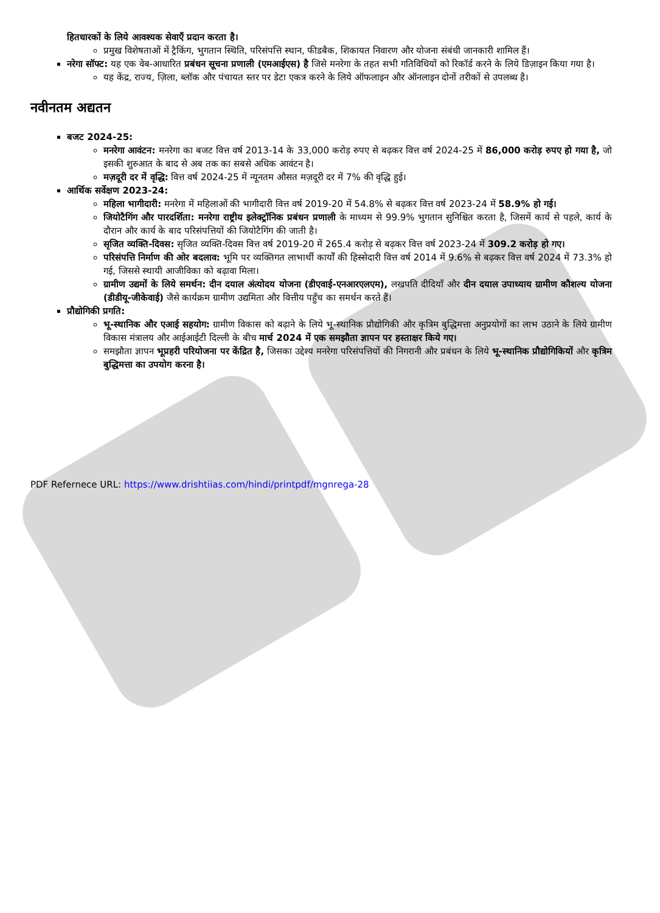हितधारकों के लिये आवश्यक सेवाएँ प्रदान करता है।
प्रमुख विशेषताओं में ट्रैकिंग, भुगतान स्थिति, परिसंपत्ति स्थान, फीडबैक, शिकायत निवारण और योजना संबंधी जानकारी शामिल हैं।
नरेगा सॉफ्ट: यह एक वेब-आधारित प्रबंधन सूचना प्रणाली (एमआईएस) है जिसे मनरेगा के तहत सभी गतिविधियों को रिकॉर्ड करने के लिये डिज़ाइन किया गया है।
यह केंद्र, राज्य, ज़िला, ब्लॉक और पंचायत स्तर पर डेटा एकत्र करने के लिये ऑफलाइन और ऑनलाइन दोनों तरीकों से उपलब्ध है।
नवीनतम अद्यतन
बजट 2024-25:
मनरेगा आवंटन: मनरेगा का बजट वित्त वर्ष 2013-14 के 33,000 करोड़ रुपए से बढ़कर वित्त वर्ष 2024-25 में 86,000 करोड़ रुपए हो गया है, जो इसकी शुरुआत के बाद से अब तक का सबसे अधिक आवंटन है।
मज़दूरी दर में वृद्धि: वित्त वर्ष 2024-25 में न्यूनतम औसत मज़दूरी दर में 7% की वृद्धि हुई।
आर्थिक सर्वेक्षण 2023-24:
महिला भागीदारी: मनरेगा में महिलाओं की भागीदारी वित्त वर्ष 2019-20 में 54.8% से बढ़कर वित्त वर्ष 2023-24 में 58.9% हो गई।
जियोटैगिंग और पारदर्शिता: मनरेगा राष्ट्रीय इलेक्ट्रॉनिक प्रबंधन प्रणाली के माध्यम से 99.9% भुगतान सुनिश्चित करता है, जिसमें कार्य से पहले, कार्य के दौरान और कार्य के बाद परिसंपत्तियों की जियोटैगिंग की जाती है।
सृजित व्यक्ति-दिवस: सृजित व्यक्ति-दिवस वित्त वर्ष 2019-20 में 265.4 करोड़ से बढ़कर वित्त वर्ष 2023-24 में 309.2 करोड़ हो गए।
परिसंपत्ति निर्माण की ओर बदलाव: भूमि पर व्यक्तिगत लाभार्थी कार्यों की हिस्सेदारी वित्त वर्ष 2014 में 9.6% से बढ़कर वित्त वर्ष 2024 में 73.3% हो गई, जिससे स्थायी आजीविका को बढ़ावा मिला।
ग्रामीण उद्यमों के लिये समर्थन: दीन दयाल अंत्योदय योजना (डीएवाई-एनआरएलएम), लखपति दीदियाँ और दीन दयाल उपाध्याय ग्रामीण कौशल्य योजना (डीडीयू-जीकेवाई) जैसे कार्यक्रम ग्रामीण उद्यमिता और वित्तीय पहुँच का समर्थन करते हैं।
प्रौद्योगिकी प्रगति:
भू-स्थानिक और एआई सहयोग: ग्रामीण विकास को बढ़ाने के लिये भू-स्थानिक प्रौद्योगिकी और कृत्रिम बुद्धिमत्ता अनुप्रयोगों का लाभ उठाने के लिये ग्रामीण विकास मंत्रालय और आईआईटी दिल्ली के बीच मार्च 2024 में एक समझौता ज्ञापन पर हस्ताक्षर किये गए।
समझौता ज्ञापन भूप्रहरी परियोजना पर केंद्रित है, जिसका उद्देश्य मनरेगा परिसंपत्तियों की निगरानी और प्रबंधन के लिये भू-स्थानिक प्रौद्योगिकियों और कृत्रिम बुद्धिमत्ता का उपयोग करना है।
PDF Refernece URL: https://www.drishtiias.com/hindi/printpdf/mgnrega-28